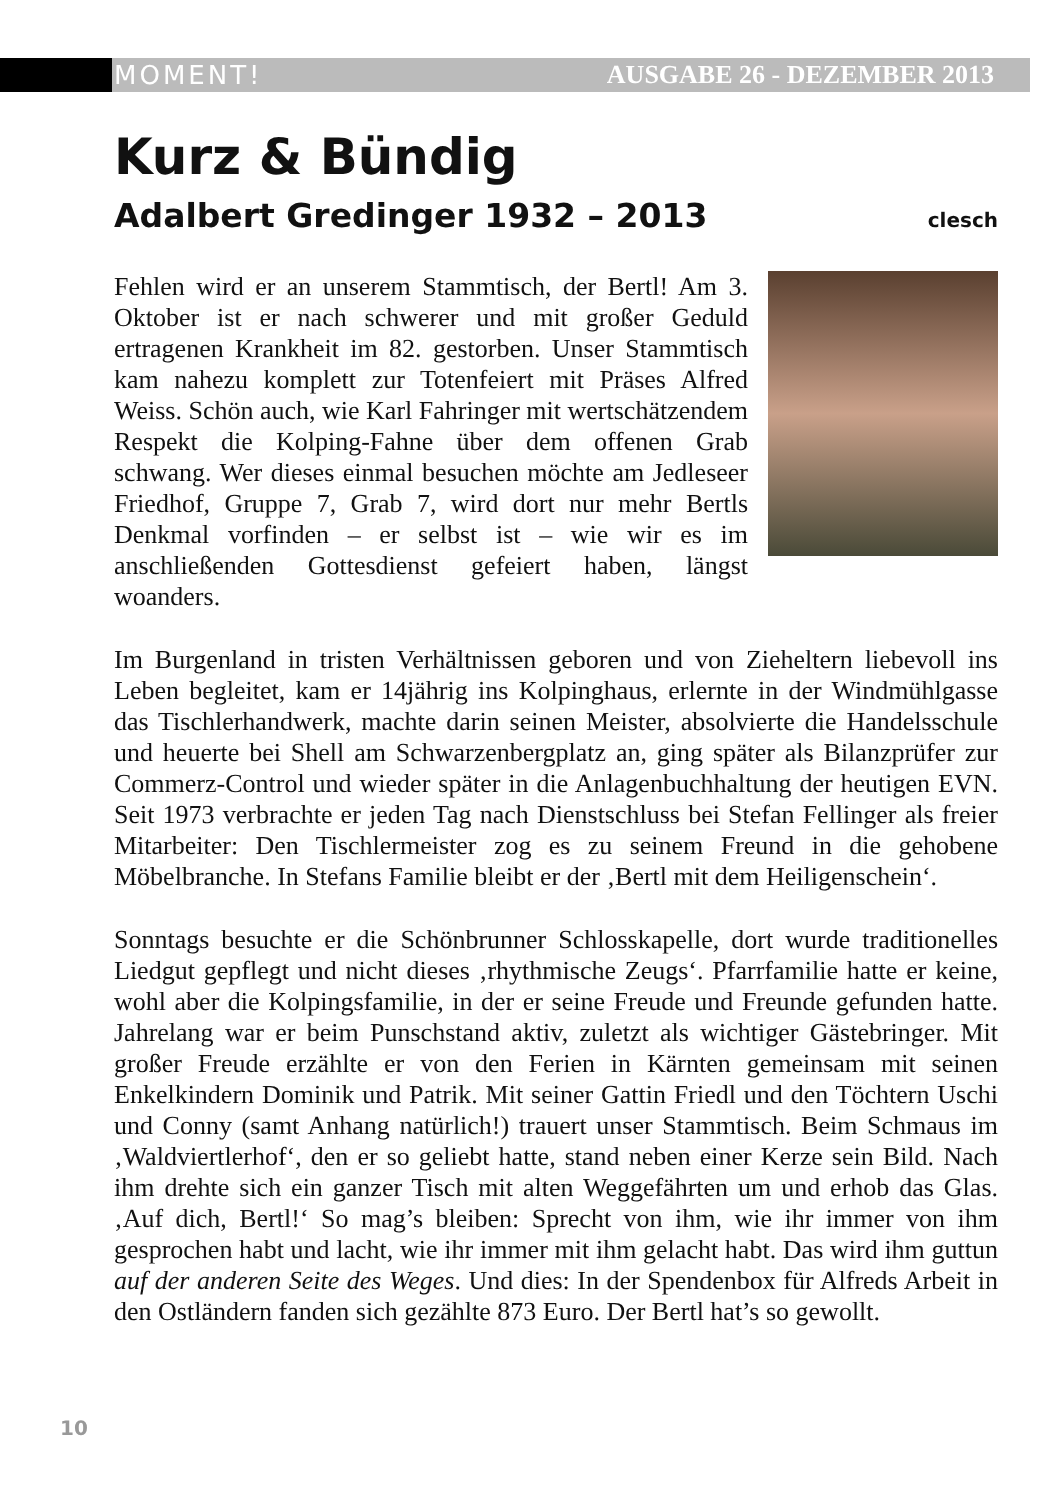MOMENT! AUSGABE 26 - DEZEMBER 2013
Kurz & Bündig
Adalbert Gredinger 1932 – 2013 clesch
Fehlen wird er an unserem Stammtisch, der Bertl! Am 3. Oktober ist er nach schwerer und mit großer Geduld ertragenen Krankheit im 82. gestorben. Unser Stammtisch kam nahezu komplett zur Totenfeiert mit Präses Alfred Weiss. Schön auch, wie Karl Fahringer mit wertschätzendem Respekt die Kolping-Fahne über dem offenen Grab schwang. Wer dieses einmal besuchen möchte am Jedleseer Friedhof, Gruppe 7, Grab 7, wird dort nur mehr Bertls Denkmal vorfinden – er selbst ist – wie wir es im anschließenden Gottesdienst gefeiert haben, längst woanders.
Im Burgenland in tristen Verhältnissen geboren und von Zieheltern liebevoll ins Leben begleitet, kam er 14jährig ins Kolpinghaus, erlernte in der Windmühlgasse das Tischlerhandwerk, machte darin seinen Meister, absolvierte die Handelsschule und heuerte bei Shell am Schwarzenbergplatz an, ging später als Bilanzprüfer zur Commerz-Control und wieder später in die Anlagenbuchhaltung der heutigen EVN. Seit 1973 verbrachte er jeden Tag nach Dienstschluss bei Stefan Fellinger als freier Mitarbeiter: Den Tischlermeister zog es zu seinem Freund in die gehobene Möbelbranche. In Stefans Familie bleibt er der ‚Bertl mit dem Heiligenschein‘.
Sonntags besuchte er die Schönbrunner Schlosskapelle, dort wurde traditionelles Liedgut gepflegt und nicht dieses ‚rhythmische Zeugs‘. Pfarrfamilie hatte er keine, wohl aber die Kolpingsfamilie, in der er seine Freude und Freunde gefunden hatte. Jahrelang war er beim Punschstand aktiv, zuletzt als wichtiger Gästebringer. Mit großer Freude erzählte er von den Ferien in Kärnten gemeinsam mit seinen Enkelkindern Dominik und Patrik. Mit seiner Gattin Friedl und den Töchtern Uschi und Conny (samt Anhang natürlich!) trauert unser Stammtisch. Beim Schmaus im ‚Waldviertlerhof‘, den er so geliebt hatte, stand neben einer Kerze sein Bild. Nach ihm drehte sich ein ganzer Tisch mit alten Weggefährten um und erhob das Glas. ‚Auf dich, Bertl!‘ So mag’s bleiben: Sprecht von ihm, wie ihr immer von ihm gesprochen habt und lacht, wie ihr immer mit ihm gelacht habt. Das wird ihm guttun auf der anderen Seite des Weges. Und dies: In der Spendenbox für Alfreds Arbeit in den Ostländern fanden sich gezählte 873 Euro. Der Bertl hat’s so gewollt.
10